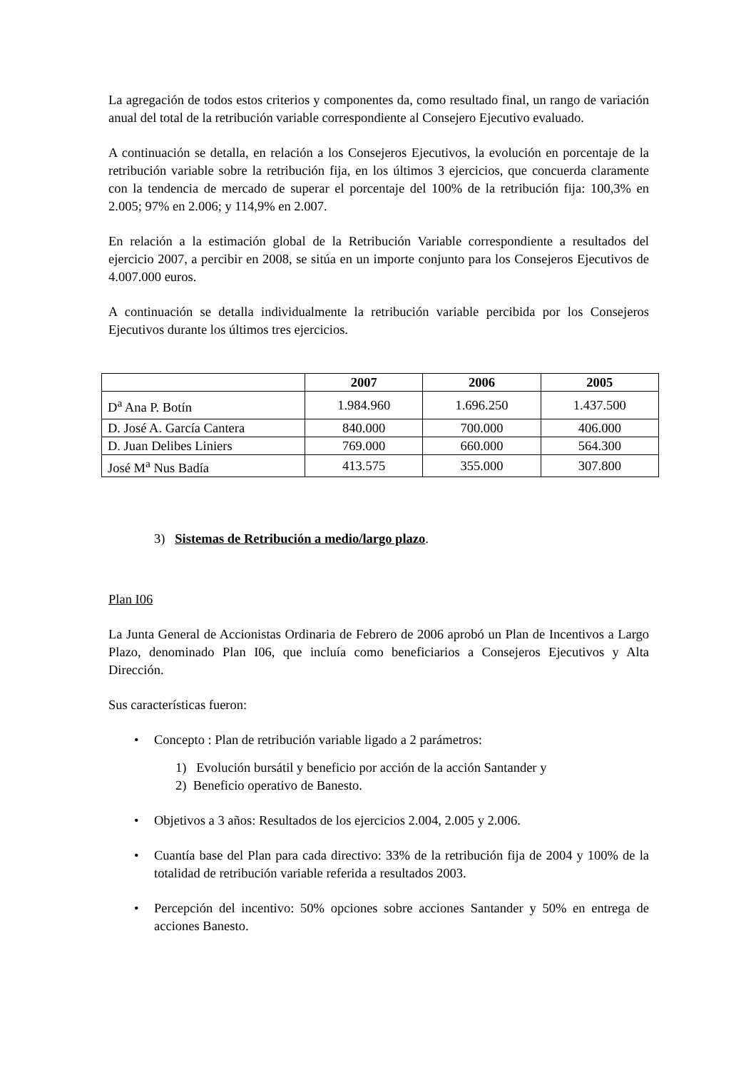La agregación de todos estos criterios y componentes da, como resultado final, un rango de variación anual del total de la retribución variable correspondiente al Consejero Ejecutivo evaluado.
A continuación se detalla, en relación a los Consejeros Ejecutivos, la evolución en porcentaje de la retribución variable sobre la retribución fija, en los últimos 3 ejercicios, que concuerda claramente con la tendencia de mercado de superar el porcentaje del 100% de la retribución fija: 100,3% en 2.005; 97% en 2.006; y 114,9% en 2.007.
En relación a la estimación global de la Retribución Variable correspondiente a resultados del ejercicio 2007, a percibir en 2008, se sitúa en un importe conjunto para los Consejeros Ejecutivos de 4.007.000 euros.
A continuación se detalla individualmente la retribución variable percibida por los Consejeros Ejecutivos durante los últimos tres ejercicios.
| | 2007 | 2006 | 2005 |
| --- | --- | --- | --- |
| D<sup>a</sup> Ana P. Botín | 1.984.960 | 1.696.250 | 1.437.500 |
| D. José A. García Cantera | 840.000 | 700.000 | 406.000 |
| D. Juan Delibes Liniers | 769.000 | 660.000 | 564.300 |
| José M<sup>a</sup> Nus Badía | 413.575 | 355.000 | 307.800 |
3) Sistemas de Retribución a medio/largo plazo.
Plan I06
La Junta General de Accionistas Ordinaria de Febrero de 2006 aprobó un Plan de Incentivos a Largo Plazo, denominado Plan I06, que incluía como beneficiarios a Consejeros Ejecutivos y Alta Dirección.
Sus características fueron:
• Concepto : Plan de retribución variable ligado a 2 parámetros:
1) Evolución bursátil y beneficio por acción de la acción Santander y
2) Beneficio operativo de Banesto.
• Objetivos a 3 años: Resultados de los ejercicios 2.004, 2.005 y 2.006.
• Cuantía base del Plan para cada directivo: 33% de la retribución fija de 2004 y 100% de la totalidad de retribución variable referida a resultados 2003.
• Percepción del incentivo: 50% opciones sobre acciones Santander y 50% en entrega de acciones Banesto.